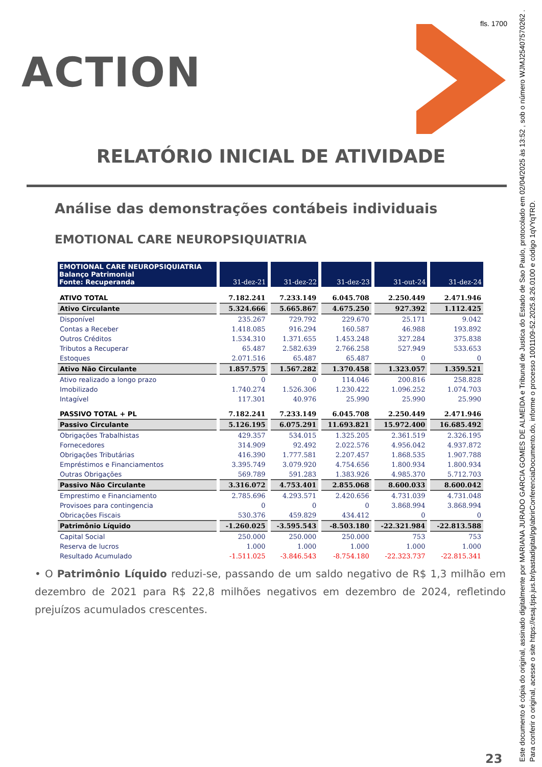fls. 1700
ACTION
RELATÓRIO INICIAL DE ATIVIDADE
Análise das demonstrações contábeis individuais
EMOTIONAL CARE NEUROPSIQUIATRIA
| EMOTIONAL CARE NEUROPSIQUIATRIA Balanço Patrimonial Fonte: Recuperanda | 31-dez-21 | 31-dez-22 | 31-dez-23 | 31-out-24 | 31-dez-24 |
| --- | --- | --- | --- | --- | --- |
| ATIVO TOTAL | 7.182.241 | 7.233.149 | 6.045.708 | 2.250.449 | 2.471.946 |
| Ativo Circulante | 5.324.666 | 5.665.867 | 4.675.250 | 927.392 | 1.112.425 |
| Disponível | 235.267 | 729.792 | 229.670 | 25.171 | 9.042 |
| Contas a Receber | 1.418.085 | 916.294 | 160.587 | 46.988 | 193.892 |
| Outros Créditos | 1.534.310 | 1.371.655 | 1.453.248 | 327.284 | 375.838 |
| Tributos a Recuperar | 65.487 | 2.582.639 | 2.766.258 | 527.949 | 533.653 |
| Estoques | 2.071.516 | 65.487 | 65.487 | 0 | 0 |
| Ativo Não Circulante | 1.857.575 | 1.567.282 | 1.370.458 | 1.323.057 | 1.359.521 |
| Ativo realizado a longo prazo | 0 | 0 | 114.046 | 200.816 | 258.828 |
| Imobilizado | 1.740.274 | 1.526.306 | 1.230.422 | 1.096.252 | 1.074.703 |
| Intagível | 117.301 | 40.976 | 25.990 | 25.990 | 25.990 |
| PASSIVO TOTAL + PL | 7.182.241 | 7.233.149 | 6.045.708 | 2.250.449 | 2.471.946 |
| Passivo Circulante | 5.126.195 | 6.075.291 | 11.693.821 | 15.972.400 | 16.685.492 |
| Obrigações Trabalhistas | 429.357 | 534.015 | 1.325.205 | 2.361.519 | 2.326.195 |
| Fornecedores | 314.909 | 92.492 | 2.022.576 | 4.956.042 | 4.937.872 |
| Obrigações Tributárias | 416.390 | 1.777.581 | 2.207.457 | 1.868.535 | 1.907.788 |
| Empréstimos e Financiamentos | 3.395.749 | 3.079.920 | 4.754.656 | 1.800.934 | 1.800.934 |
| Outras Obrigações | 569.789 | 591.283 | 1.383.926 | 4.985.370 | 5.712.703 |
| Passivo Não Circulante | 3.316.072 | 4.753.401 | 2.855.068 | 8.600.033 | 8.600.042 |
| Emprestimo e Financiamento | 2.785.696 | 4.293.571 | 2.420.656 | 4.731.039 | 4.731.048 |
| Provisoes para contingencia | 0 | 0 | 0 | 3.868.994 | 3.868.994 |
| Obricações Fiscais | 530.376 | 459.829 | 434.412 | 0 | 0 |
| Patrimônio Líquido | -1.260.025 | -3.595.543 | -8.503.180 | -22.321.984 | -22.813.588 |
| Capital Social | 250.000 | 250.000 | 250.000 | 753 | 753 |
| Reserva de lucros | 1.000 | 1.000 | 1.000 | 1.000 | 1.000 |
| Resultado Acumulado | -1.511.025 | -3.846.543 | -8.754.180 | -22.323.737 | -22.815.341 |
• O Patrimônio Líquido reduzi-se, passando de um saldo negativo de R$ 1,3 milhão em dezembro de 2021 para R$ 22,8 milhões negativos em dezembro de 2024, refletindo prejuízos acumulados crescentes.
23
Este documento é cópia do original, assinado digitalmente por MARIANA JURADO GARCIA GOMES DE ALMEIDA e Tribunal de Justica do Estado de Sao Paulo, protocolado em 02/04/2025 às 13:52 , sob o número WJMJ25407570262 .
Para conferir o original, acesse o site https://esaj.tjsp.jus.br/pastadigital/pg/abrirConferenciaDocumento.do, informe o processo 1001109-52.2025.8.26.0100 e código 1qVYqTRD.